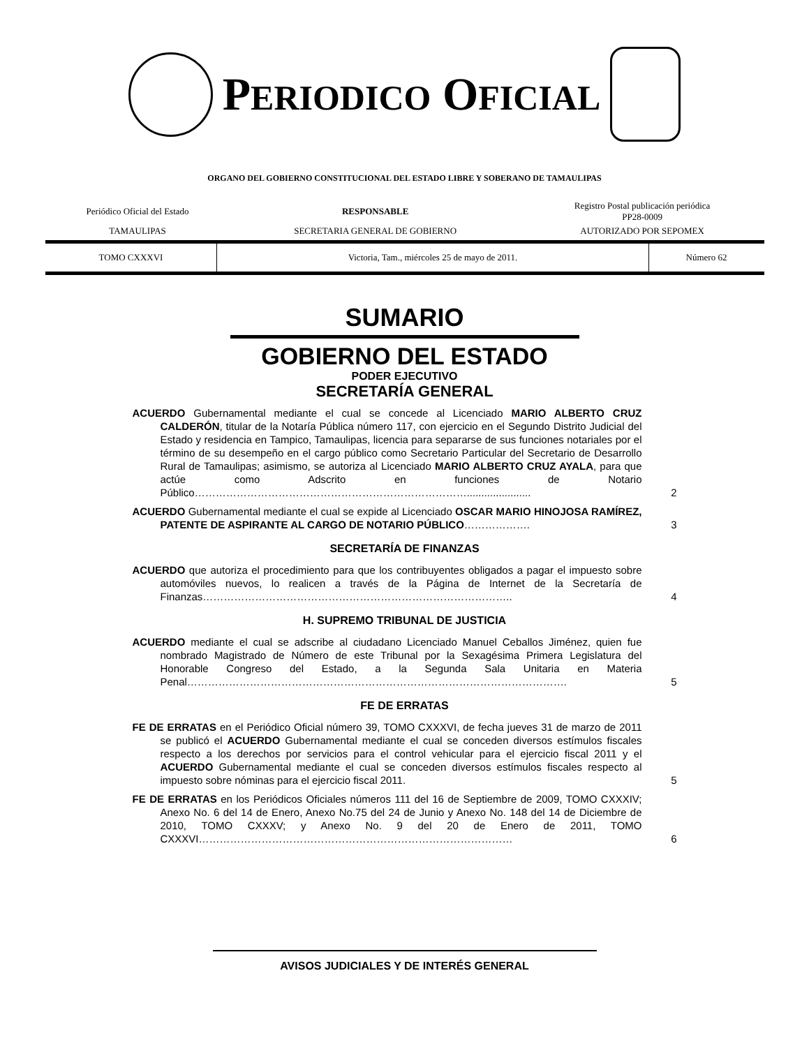PERIODICO OFICIAL
ORGANO DEL GOBIERNO CONSTITUCIONAL DEL ESTADO LIBRE Y SOBERANO DE TAMAULIPAS
| Periódico Oficial del Estado | RESPONSABLE | Registro Postal publicación periódica PP28-0009 |
| TAMAULIPAS | SECRETARIA GENERAL DE GOBIERNO | AUTORIZADO POR SEPOMEX |
| TOMO CXXXVI | Victoria, Tam., miércoles 25 de mayo de 2011. | Número 62 |
SUMARIO
GOBIERNO DEL ESTADO
PODER EJECUTIVO
SECRETARÍA GENERAL
ACUERDO Gubernamental mediante el cual se concede al Licenciado MARIO ALBERTO CRUZ CALDERÓN, titular de la Notaría Pública número 117, con ejercicio en el Segundo Distrito Judicial del Estado y residencia en Tampico, Tamaulipas, licencia para separarse de sus funciones notariales por el término de su desempeño en el cargo público como Secretario Particular del Secretario de Desarrollo Rural de Tamaulipas; asimismo, se autoriza al Licenciado MARIO ALBERTO CRUZ AYALA, para que actúe como Adscrito en funciones de Notario Público……………………………………………………………………......................
2
ACUERDO Gubernamental mediante el cual se expide al Licenciado OSCAR MARIO HINOJOSA RAMÍREZ, PATENTE DE ASPIRANTE AL CARGO DE NOTARIO PÚBLICO……………….
3
SECRETARÍA DE FINANZAS
ACUERDO que autoriza el procedimiento para que los contribuyentes obligados a pagar el impuesto sobre automóviles nuevos, lo realicen a través de la Página de Internet de la Secretaría de Finanzas……………………………………………………………………………..
4
H. SUPREMO TRIBUNAL DE JUSTICIA
ACUERDO mediante el cual se adscribe al ciudadano Licenciado Manuel Ceballos Jiménez, quien fue nombrado Magistrado de Número de este Tribunal por la Sexagésima Primera Legislatura del Honorable Congreso del Estado, a la Segunda Sala Unitaria en Materia Penal……………………………………………………………………………………………….
5
FE DE ERRATAS
FE DE ERRATAS en el Periódico Oficial número 39, TOMO CXXXVI, de fecha jueves 31 de marzo de 2011 se publicó el ACUERDO Gubernamental mediante el cual se conceden diversos estímulos fiscales respecto a los derechos por servicios para el control vehicular para el ejercicio fiscal 2011 y el ACUERDO Gubernamental mediante el cual se conceden diversos estímulos fiscales respecto al impuesto sobre nóminas para el ejercicio fiscal 2011.
5
FE DE ERRATAS en los Periódicos Oficiales números 111 del 16 de Septiembre de 2009, TOMO CXXXIV; Anexo No. 6 del 14 de Enero, Anexo No.75 del 24 de Junio y Anexo No. 148 del 14 de Diciembre de 2010, TOMO CXXXV; y Anexo No. 9 del 20 de Enero de 2011, TOMO CXXXVI………………………………………………………………………………
6
AVISOS JUDICIALES Y DE INTERÉS GENERAL